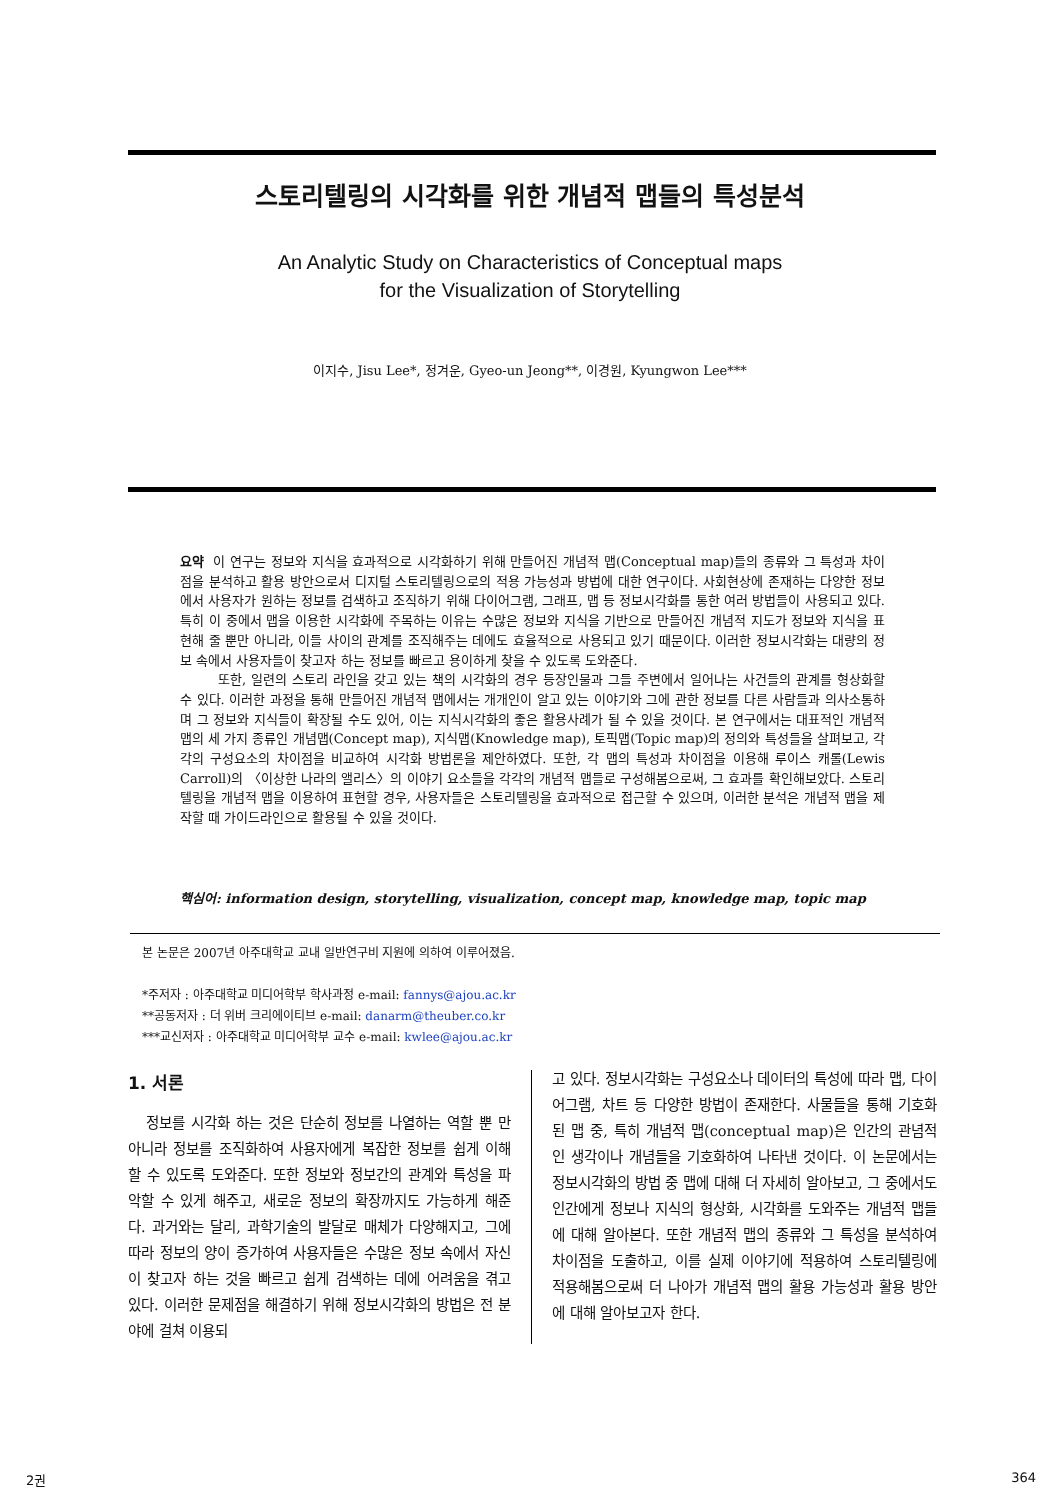스토리텔링의 시각화를 위한 개념적 맵들의 특성분석
An Analytic Study on Characteristics of Conceptual maps
for the Visualization of Storytelling
이지수, Jisu Lee*, 정겨운, Gyeo-un Jeong**, 이경원, Kyungwon Lee***
요약 이 연구는 정보와 지식을 효과적으로 시각화하기 위해 만들어진 개념적 맵(Conceptual map)들의 종류와 그 특성과 차이점을 분석하고 활용 방안으로서 디지털 스토리텔링으로의 적용 가능성과 방법에 대한 연구이다. 사회현상에 존재하는 다양한 정보에서 사용자가 원하는 정보를 검색하고 조직하기 위해 다이어그램, 그래프, 맵 등 정보시각화를 통한 여러 방법들이 사용되고 있다. 특히 이 중에서 맵을 이용한 시각화에 주목하는 이유는 수많은 정보와 지식을 기반으로 만들어진 개념적 지도가 정보와 지식을 표현해 줄 뿐만 아니라, 이들 사이의 관계를 조직해주는 데에도 효율적으로 사용되고 있기 때문이다. 이러한 정보시각화는 대량의 정보 속에서 사용자들이 찾고자 하는 정보를 빠르고 용이하게 찾을 수 있도록 도와준다.
또한, 일련의 스토리 라인을 갖고 있는 책의 시각화의 경우 등장인물과 그들 주변에서 일어나는 사건들의 관계를 형상화할 수 있다. 이러한 과정을 통해 만들어진 개념적 맵에서는 개개인이 알고 있는 이야기와 그에 관한 정보를 다른 사람들과 의사소통하며 그 정보와 지식들이 확장될 수도 있어, 이는 지식시각화의 좋은 활용사례가 될 수 있을 것이다. 본 연구에서는 대표적인 개념적 맵의 세 가지 종류인 개념맵(Concept map), 지식맵(Knowledge map), 토픽맵(Topic map)의 정의와 특성들을 살펴보고, 각각의 구성요소의 차이점을 비교하여 시각화 방법론을 제안하였다. 또한, 각 맵의 특성과 차이점을 이용해 루이스 캐롤(Lewis Carroll)의 〈이상한 나라의 앨리스〉의 이야기 요소들을 각각의 개념적 맵들로 구성해봄으로써, 그 효과를 확인해보았다. 스토리텔링을 개념적 맵을 이용하여 표현할 경우, 사용자들은 스토리텔링을 효과적으로 접근할 수 있으며, 이러한 분석은 개념적 맵을 제작할 때 가이드라인으로 활용될 수 있을 것이다.
핵심어: information design, storytelling, visualization, concept map, knowledge map, topic map
본 논문은 2007년 아주대학교 교내 일반연구비 지원에 의하여 이루어졌음.
*주저자 : 아주대학교 미디어학부 학사과정 e-mail: fannys@ajou.ac.kr
**공동저자 : 더 위버 크리에이티브 e-mail: danarm@theuber.co.kr
***교신저자 : 아주대학교 미디어학부 교수 e-mail: kwlee@ajou.ac.kr
1. 서론
정보를 시각화 하는 것은 단순히 정보를 나열하는 역할 뿐 만 아니라 정보를 조직화하여 사용자에게 복잡한 정보를 쉽게 이해할 수 있도록 도와준다. 또한 정보와 정보간의 관계와 특성을 파악할 수 있게 해주고, 새로운 정보의 확장까지도 가능하게 해준다. 과거와는 달리, 과학기술의 발달로 매체가 다양해지고, 그에 따라 정보의 양이 증가하여 사용자들은 수많은 정보 속에서 자신이 찾고자 하는 것을 빠르고 쉽게 검색하는 데에 어려움을 겪고 있다. 이러한 문제점을 해결하기 위해 정보시각화의 방법은 전 분야에 걸쳐 이용되
고 있다. 정보시각화는 구성요소나 데이터의 특성에 따라 맵, 다이어그램, 차트 등 다양한 방법이 존재한다. 사물들을 통해 기호화 된 맵 중, 특히 개념적 맵(conceptual map)은 인간의 관념적인 생각이나 개념들을 기호화하여 나타낸 것이다. 이 논문에서는 정보시각화의 방법 중 맵에 대해 더 자세히 알아보고, 그 중에서도 인간에게 정보나 지식의 형상화, 시각화를 도와주는 개념적 맵들에 대해 알아본다. 또한 개념적 맵의 종류와 그 특성을 분석하여 차이점을 도출하고, 이를 실제 이야기에 적용하여 스토리텔링에 적용해봄으로써 더 나아가 개념적 맵의 활용 가능성과 활용 방안에 대해 알아보고자 한다.
2권 364